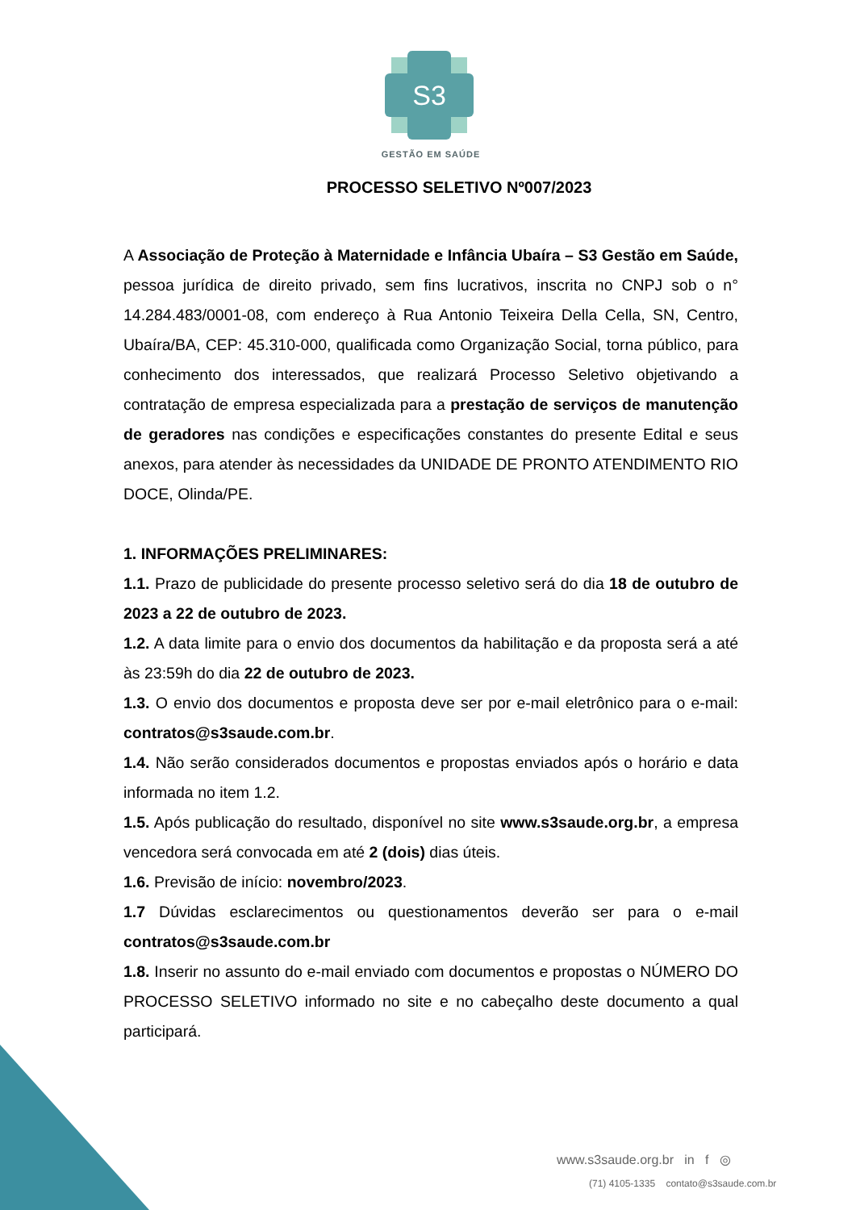S3
GESTÃO EM SAÚDE
PROCESSO SELETIVO Nº007/2023
A Associação de Proteção à Maternidade e Infância Ubaíra – S3 Gestão em Saúde, pessoa jurídica de direito privado, sem fins lucrativos, inscrita no CNPJ sob o n° 14.284.483/0001-08, com endereço à Rua Antonio Teixeira Della Cella, SN, Centro, Ubaíra/BA, CEP: 45.310-000, qualificada como Organização Social, torna público, para conhecimento dos interessados, que realizará Processo Seletivo objetivando a contratação de empresa especializada para a prestação de serviços de manutenção de geradores nas condições e especificações constantes do presente Edital e seus anexos, para atender às necessidades da UNIDADE DE PRONTO ATENDIMENTO RIO DOCE, Olinda/PE.
1. INFORMAÇÕES PRELIMINARES:
1.1. Prazo de publicidade do presente processo seletivo será do dia 18 de outubro de 2023 a 22 de outubro de 2023.
1.2. A data limite para o envio dos documentos da habilitação e da proposta será a até às 23:59h do dia 22 de outubro de 2023.
1.3. O envio dos documentos e proposta deve ser por e-mail eletrônico para o e-mail: contratos@s3saude.com.br.
1.4. Não serão considerados documentos e propostas enviados após o horário e data informada no item 1.2.
1.5. Após publicação do resultado, disponível no site www.s3saude.org.br, a empresa vencedora será convocada em até 2 (dois) dias úteis.
1.6. Previsão de início: novembro/2023.
1.7 Dúvidas esclarecimentos ou questionamentos deverão ser para o e-mail contratos@s3saude.com.br
1.8. Inserir no assunto do e-mail enviado com documentos e propostas o NÚMERO DO PROCESSO SELETIVO informado no site e no cabeçalho deste documento a qual participará.
www.s3saude.org.br in f ◎
(71) 4105-1335 contato@s3saude.com.br